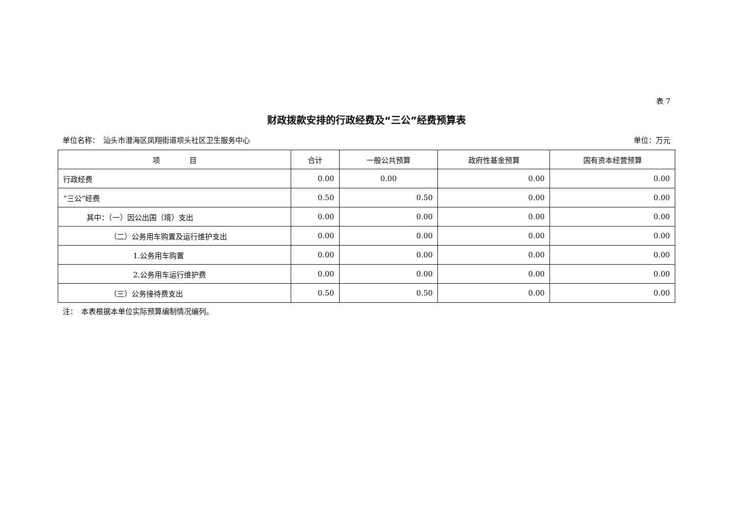表 7
财政拨款安排的行政经费及“三公”经费预算表
单位名称：　汕头市澄海区凤翔街道坝头社区卫生服务中心 单位：万元
| 项 目 | 合计 | 一般公共预算 | 政府性基金预算 | 国有资本经营预算 |
| --- | --- | --- | --- | --- |
| 行政经费 | 0.00 | 0.00 | 0.00 | 0.00 |
| “三公”经费 | 0.50 | 0.50 | 0.00 | 0.00 |
| 其中：（一）因公出国（境）支出 | 0.00 | 0.00 | 0.00 | 0.00 |
| （二）公务用车购置及运行维护支出 | 0.00 | 0.00 | 0.00 | 0.00 |
| 1.公务用车购置 | 0.00 | 0.00 | 0.00 | 0.00 |
| 2.公务用车运行维护费 | 0.00 | 0.00 | 0.00 | 0.00 |
| （三）公务接待费支出 | 0.50 | 0.50 | 0.00 | 0.00 |
注：　本表根据本单位实际预算编制情况编列。